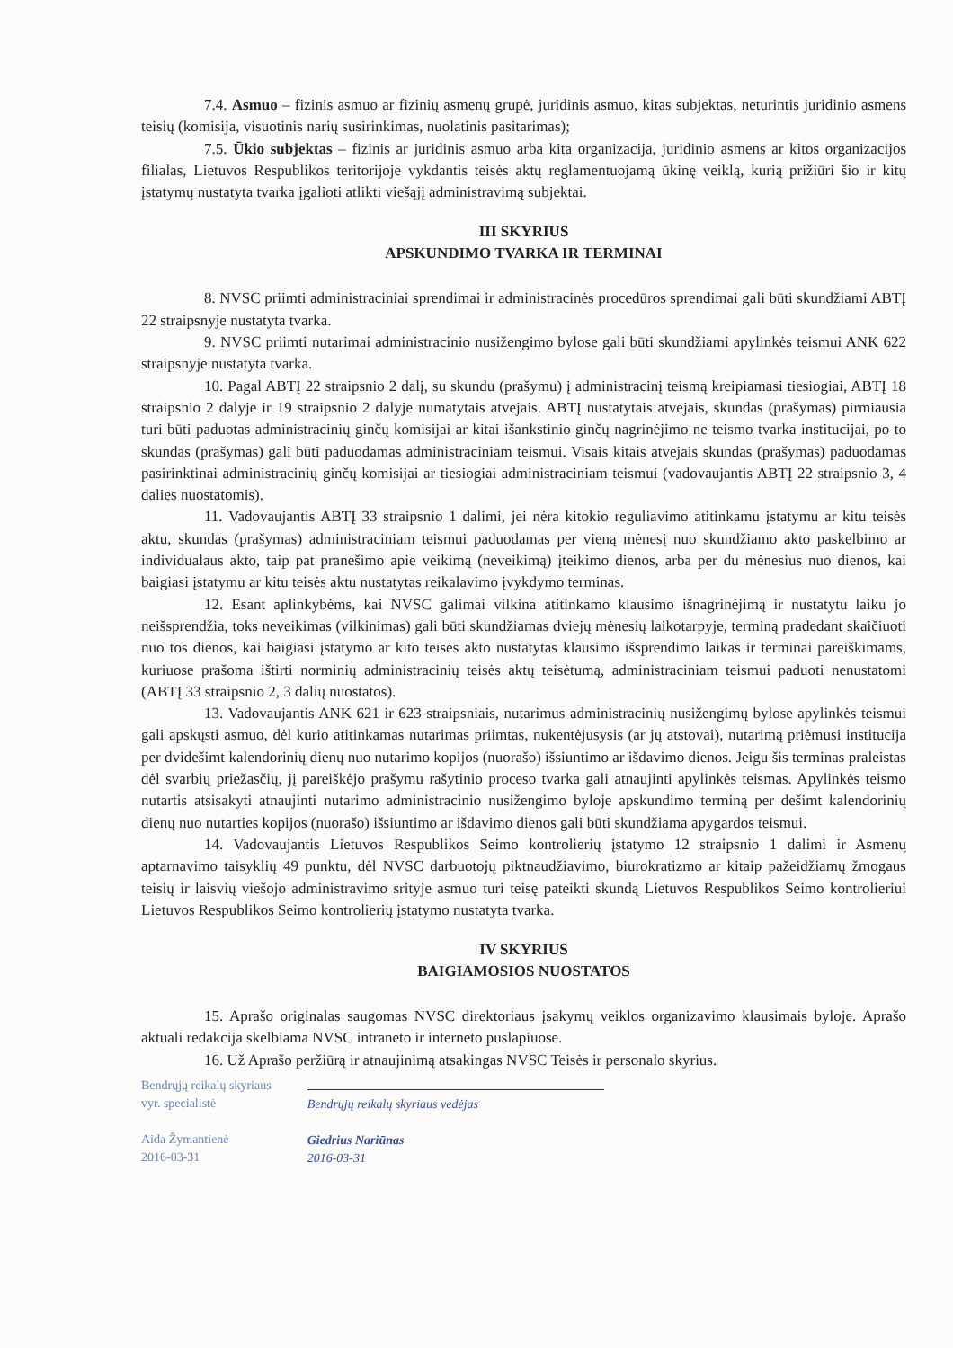7.4. Asmuo – fizinis asmuo ar fizinių asmenų grupė, juridinis asmuo, kitas subjektas, neturintis juridinio asmens teisių (komisija, visuotinis narių susirinkimas, nuolatinis pasitarimas);
7.5. Ūkio subjektas – fizinis ar juridinis asmuo arba kita organizacija, juridinio asmens ar kitos organizacijos filialas, Lietuvos Respublikos teritorijoje vykdantis teisės aktų reglamentuojamą ūkinę veiklą, kurią prižiūri šio ir kitų įstatymų nustatyta tvarka įgalioti atlikti viešąjį administravimą subjektai.
III SKYRIUS
APSKUNDIMO TVARKA IR TERMINAI
8. NVSC priimti administraciniai sprendimai ir administracinės procedūros sprendimai gali būti skundžiami ABTĮ 22 straipsnyje nustatyta tvarka.
9. NVSC priimti nutarimai administracinio nusižengimo bylose gali būti skundžiami apylinkės teismui ANK 622 straipsnyje nustatyta tvarka.
10. Pagal ABTĮ 22 straipsnio 2 dalį, su skundu (prašymu) į administracinį teismą kreipiamasi tiesiogiai, ABTĮ 18 straipsnio 2 dalyje ir 19 straipsnio 2 dalyje numatytais atvejais. ABTĮ nustatytais atvejais, skundas (prašymas) pirmiausia turi būti paduotas administracinių ginčų komisijai ar kitai išankstinio ginčų nagrinėjimo ne teismo tvarka institucijai, po to skundas (prašymas) gali būti paduodamas administraciniam teismui. Visais kitais atvejais skundas (prašymas) paduodamas pasirinktinai administracinių ginčų komisijai ar tiesiogiai administraciniam teismui (vadovaujantis ABTĮ 22 straipsnio 3, 4 dalies nuostatomis).
11. Vadovaujantis ABTĮ 33 straipsnio 1 dalimi, jei nėra kitokio reguliavimo atitinkamu įstatymu ar kitu teisės aktu, skundas (prašymas) administraciniam teismui paduodamas per vieną mėnesį nuo skundžiamo akto paskelbimo ar individualaus akto, taip pat pranešimo apie veikimą (neveikimą) įteikimo dienos, arba per du mėnesius nuo dienos, kai baigiasi įstatymu ar kitu teisės aktu nustatytas reikalavimo įvykdymo terminas.
12. Esant aplinkybėms, kai NVSC galimai vilkina atitinkamo klausimo išnagrinėjimą ir nustatytu laiku jo neišsprendžia, toks neveikimas (vilkinimas) gali būti skundžiamas dviejų mėnesių laikotarpyje, terminą pradedant skaičiuoti nuo tos dienos, kai baigiasi įstatymo ar kito teisės akto nustatytas klausimo išsprendimo laikas ir terminai pareiškimams, kuriuose prašoma ištirti norminių administracinių teisės aktų teisėtumą, administraciniam teismui paduoti nenustatomi (ABTĮ 33 straipsnio 2, 3 dalių nuostatos).
13. Vadovaujantis ANK 621 ir 623 straipsniais, nutarimus administracinių nusižengimų bylose apylinkės teismui gali apskųsti asmuo, dėl kurio atitinkamas nutarimas priimtas, nukentėjusysis (ar jų atstovai), nutarimą priėmusi institucija per dvidešimt kalendorinių dienų nuo nutarimo kopijos (nuorašo) išsiuntimo ar išdavimo dienos. Jeigu šis terminas praleistas dėl svarbių priežasčių, jį pareiškėjo prašymu rašytinio proceso tvarka gali atnaujinti apylinkės teismas. Apylinkės teismo nutartis atsisakyti atnaujinti nutarimo administracinio nusižengimo byloje apskundimo terminą per dešimt kalendorinių dienų nuo nutarties kopijos (nuorašo) išsiuntimo ar išdavimo dienos gali būti skundžiama apygardos teismui.
14. Vadovaujantis Lietuvos Respublikos Seimo kontrolierių įstatymo 12 straipsnio 1 dalimi ir Asmenų aptarnavimo taisyklių 49 punktu, dėl NVSC darbuotojų piktnaudžiavimo, biurokratizmo ar kitaip pažeidžiamų žmogaus teisių ir laisvių viešojo administravimo srityje asmuo turi teisę pateikti skundą Lietuvos Respublikos Seimo kontrolieriui Lietuvos Respublikos Seimo kontrolierių įstatymo nustatyta tvarka.
IV SKYRIUS
BAIGIAMOSIOS NUOSTATOS
15. Aprašo originalas saugomas NVSC direktoriaus įsakymų veiklos organizavimo klausimais byloje. Aprašo aktuali redakcija skelbiama NVSC intraneto ir interneto puslapiuose.
16. Už Aprašo peržiūrą ir atnaujinimą atsakingas NVSC Teisės ir personalo skyrius.
Bendrųjų reikalų skyriaus
vyr. specialistė
Aida Žymantienė
2016-03-31
Bendrųjų reikalų skyriaus vedėjas
Giedrius Nariūnas
2016-03-31